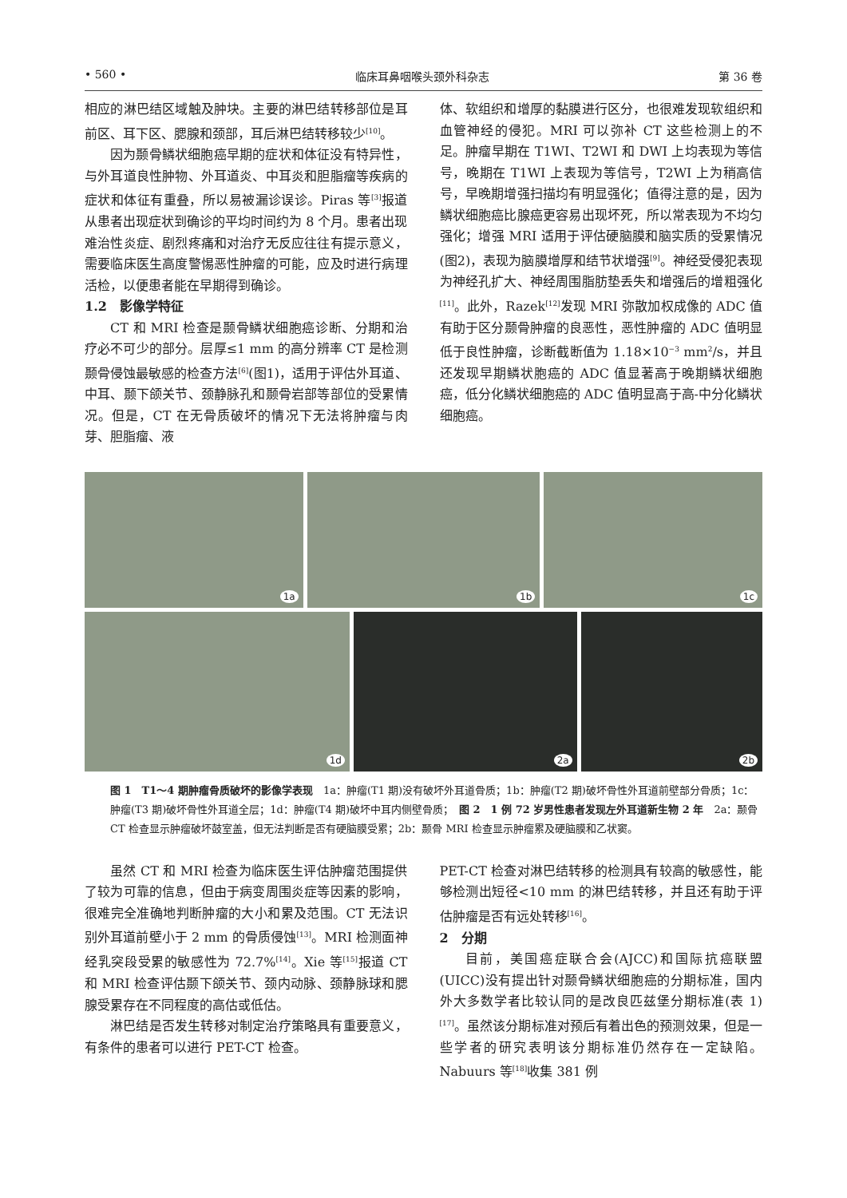• 560 • 临床耳鼻咽喉头颈外科杂志 第 36 卷
相应的淋巴结区域触及肿块。主要的淋巴结转移部位是耳前区、耳下区、腮腺和颈部，耳后淋巴结转移较少<sup>[10]</sup>。
因为颞骨鳞状细胞癌早期的症状和体征没有特异性，与外耳道良性肿物、外耳道炎、中耳炎和胆脂瘤等疾病的症状和体征有重叠，所以易被漏诊误诊。Piras 等<sup>[3]</sup>报道从患者出现症状到确诊的平均时间约为 8 个月。患者出现难治性炎症、剧烈疼痛和对治疗无反应往往有提示意义，需要临床医生高度警惕恶性肿瘤的可能，应及时进行病理活检，以便患者能在早期得到确诊。
1.2　影像学特征
CT 和 MRI 检查是颞骨鳞状细胞癌诊断、分期和治疗必不可少的部分。层厚≤1 mm 的高分辨率 CT 是检测颞骨侵蚀最敏感的检查方法<sup>[6]</sup>(图1)，适用于评估外耳道、中耳、颞下颌关节、颈静脉孔和颞骨岩部等部位的受累情况。但是，CT 在无骨质破坏的情况下无法将肿瘤与肉芽、胆脂瘤、液
体、软组织和增厚的黏膜进行区分，也很难发现软组织和血管神经的侵犯。MRI 可以弥补 CT 这些检测上的不足。肿瘤早期在 T1WI、T2WI 和 DWI 上均表现为等信号，晚期在 T1WI 上表现为等信号，T2WI 上为稍高信号，早晚期增强扫描均有明显强化；值得注意的是，因为鳞状细胞癌比腺癌更容易出现坏死，所以常表现为不均匀强化；增强 MRI 适用于评估硬脑膜和脑实质的受累情况(图2)，表现为脑膜增厚和结节状增强<sup>[9]</sup>。神经受侵犯表现为神经孔扩大、神经周围脂肪垫丢失和增强后的增粗强化<sup>[11]</sup>。此外，Razek<sup>[12]</sup>发现 MRI 弥散加权成像的 ADC 值有助于区分颞骨肿瘤的良恶性，恶性肿瘤的 ADC 值明显低于良性肿瘤，诊断截断值为 1.18×10<sup>−3</sup> mm<sup>2</sup>/s，并且还发现早期鳞状胞癌的 ADC 值显著高于晚期鳞状细胞癌，低分化鳞状细胞癌的 ADC 值明显高于高-中分化鳞状细胞癌。
1a
1b
1c
1d
2a
2b
图 1　T1～4 期肿瘤骨质破坏的影像学表现　1a：肿瘤(T1 期)没有破坏外耳道骨质；1b：肿瘤(T2 期)破坏骨性外耳道前壁部分骨质；1c：肿瘤(T3 期)破坏骨性外耳道全层；1d：肿瘤(T4 期)破坏中耳内侧壁骨质；　图 2　1 例 72 岁男性患者发现左外耳道新生物 2 年　2a：颞骨 CT 检查显示肿瘤破坏鼓室盖，但无法判断是否有硬脑膜受累；2b：颞骨 MRI 检查显示肿瘤累及硬脑膜和乙状窦。
虽然 CT 和 MRI 检查为临床医生评估肿瘤范围提供了较为可靠的信息，但由于病变周围炎症等因素的影响，很难完全准确地判断肿瘤的大小和累及范围。CT 无法识别外耳道前壁小于 2 mm 的骨质侵蚀<sup>[13]</sup>。MRI 检测面神经乳突段受累的敏感性为 72.7%<sup>[14]</sup>。Xie 等<sup>[15]</sup>报道 CT 和 MRI 检查评估颞下颌关节、颈内动脉、颈静脉球和腮腺受累存在不同程度的高估或低估。
淋巴结是否发生转移对制定治疗策略具有重要意义，有条件的患者可以进行 PET-CT 检查。
PET-CT 检查对淋巴结转移的检测具有较高的敏感性，能够检测出短径<10 mm 的淋巴结转移，并且还有助于评估肿瘤是否有远处转移<sup>[16]</sup>。
2　分期
目前，美国癌症联合会(AJCC)和国际抗癌联盟(UICC)没有提出针对颞骨鳞状细胞癌的分期标准，国内外大多数学者比较认同的是改良匹兹堡分期标准(表 1)<sup>[17]</sup>。虽然该分期标准对预后有着出色的预测效果，但是一些学者的研究表明该分期标准仍然存在一定缺陷。Nabuurs 等<sup>[18]</sup>收集 381 例